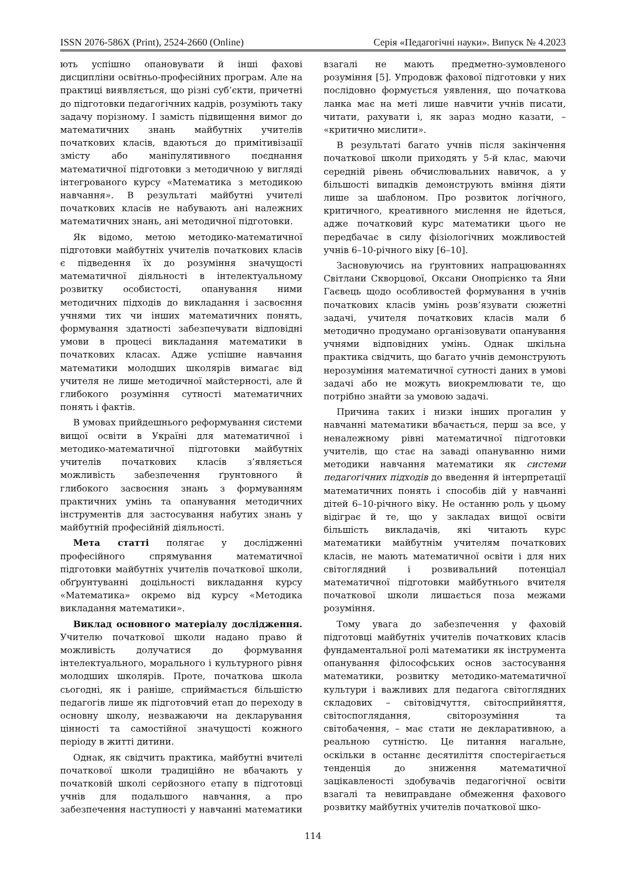ISSN 2076-586X (Print), 2524-2660 (Online) Серія «Педагогічні науки». Випуск № 4.2023
ють успішно опановувати й інші фахові дисципліни освітньо-професійних програм. Але на практиці виявляється, що різні суб’єкти, причетні до підготовки педагогічних кадрів, розуміють таку задачу порізному. І замість підвищення вимог до математичних знань майбутніх учителів початкових класів, вдаються до примітивізації змісту або маніпулятивного поєднання математичної підготовки з методичною у вигляді інтегрованого курсу «Математика з методикою навчання». В результаті майбутні учителі початкових класів не набувають ані належних математичних знань, ані методичної підготовки.
Як відомо, метою методико-математичної підготовки майбутніх учителів початкових класів є підведення їх до розуміння значущості математичної діяльності в інтелектуальному розвитку особистості, опанування ними методичних підходів до викладання і засвоєння учнями тих чи інших математичних понять, формування здатності забезпечувати відповідні умови в процесі викладання математики в початкових класах. Адже успішне навчання математики молодших школярів вимагає від учителя не лише методичної майстерності, але й глибокого розуміння сутності математичних понять і фактів.
В умовах прийдешнього реформування системи вищої освіти в Україні для математичної і методико-математичної підготовки майбутніх учителів початкових класів з’являється можливість забезпечення ґрунтовного й глибокого засвоєння знань з формуванням практичних умінь та опанування методичних інструментів для застосування набутих знань у майбутній професійній діяльності.
Мета статті полягає у дослідженні професійного спрямування математичної підготовки майбутніх учителів початкової школи, обґрунтуванні доцільності викладання курсу «Математика» окремо від курсу «Методика викладання математики».
Виклад основного матеріалу дослідження. Учителю початкової школи надано право й можливість долучатися до формування інтелектуального, морального і культурного рівня молодших школярів. Проте, початкова школа сьогодні, як і раніше, сприймається більшістю педагогів лише як підготовчий етап до переходу в основну школу, незважаючи на декларування цінності та самостійної значущості кожного періоду в житті дитини.
Однак, як свідчить практика, майбутні вчителі початкової школи традиційно не вбачають у початковій школі серйозного етапу в підготовці учнів для подальшого навчання, а про забезпечення наступності у навчанні математики взагалі не мають предметно-зумовленого розуміння [5]. Упродовж фахової підготовки у них послідовно формується уявлення, що початкова ланка має на меті лише навчити учнів писати, читати, рахувати і, як зараз модно казати, – «критично мислити».
В результаті багато учнів після закінчення початкової школи приходять у 5-й клас, маючи середній рівень обчислювальних навичок, а у більшості випадків демонструють вміння діяти лише за шаблоном. Про розвиток логічного, критичного, креативного мислення не йдеться, адже початковий курс математики цього не передбачає в силу фізіологічних можливостей учнів 6–10-річного віку [6–10].
Засновуючись на ґрунтовних напрацюваннях Світлани Скворцової, Оксани Онопрієнко та Яни Гаєвець щодо особливостей формування в учнів початкових класів умінь розв’язувати сюжетні задачі, учителя початкових класів мали б методично продумано організовувати опанування учнями відповідних умінь. Однак шкільна практика свідчить, що багато учнів демонструють нерозуміння математичної сутності даних в умові задачі або не можуть виокремлювати те, що потрібно знайти за умовою задачі.
Причина таких і низки інших прогалин у навчанні математики вбачається, перш за все, у неналежному рівні математичної підготовки учителів, що стає на заваді опануванню ними методики навчання математики як системи педагогічних підходів до введення й інтерпретації математичних понять і способів дій у навчанні дітей 6–10-річного віку. Не останню роль у цьому відіграє й те, що у закладах вищої освіти більшість викладачів, які читають курс математики майбутнім учителям початкових класів, не мають математичної освіти і для них світоглядний і розвивальний потенціал математичної підготовки майбутнього вчителя початкової школи лишається поза межами розуміння.
Тому увага до забезпечення у фаховій підготовці майбутніх учителів початкових класів фундаментальної ролі математики як інструмента опанування філософських основ застосування математики, розвитку методико-математичної культури і важливих для педагога світоглядних складових – світовідчуття, світосприйняття, світоспоглядання, світорозуміння та світобачення, – має стати не декларативною, а реальною сутністю. Це питання нагальне, оскільки в останнє десятиліття спостерігається тенденція до зниження математичної зацікавленості здобувачів педагогічної освіти взагалі та невиправдане обмеження фахового розвитку майбутніх учителів початкової шко-
114